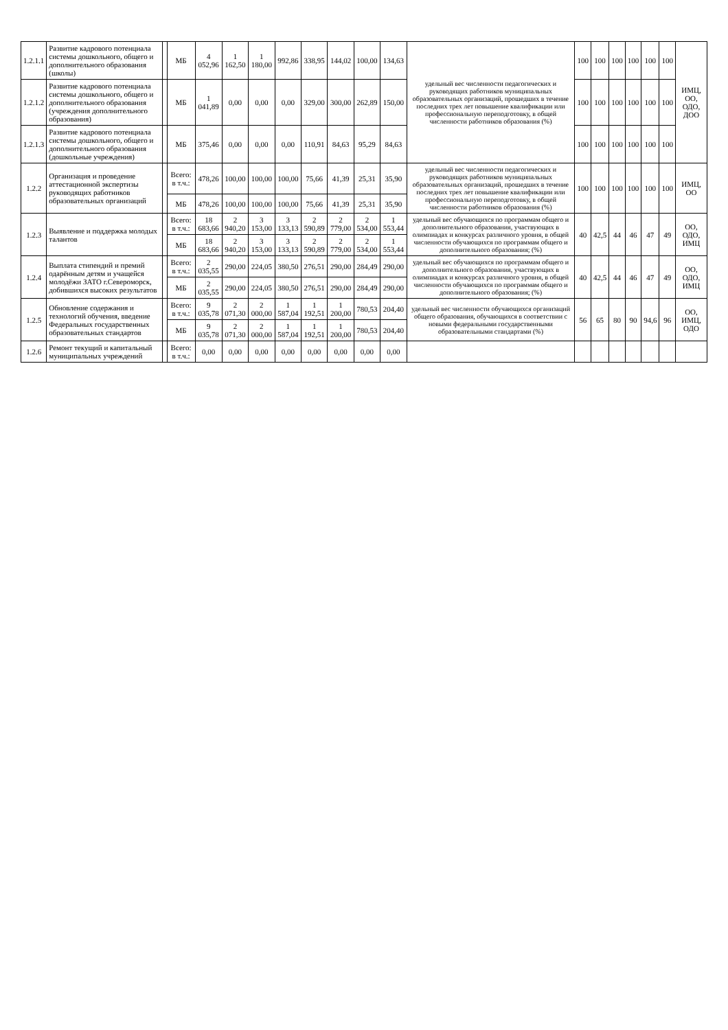| 1.2.1.1 | Развитие кадрового потенциала системы дошкольного, общего и дополнительного образования (школы) | | МБ | 4 052,96 | 1 162,50 | 1 180,00 | 992,86 | 338,95 | 144,02 | 100,00 | 134,63 | удельный вес численности педагогических и руководящих работников муниципальных образовательных организаций, прошедших в течение последних трех лет повышение квалификации или профессиональную переподготовку, в общей численности работников образования (%) | 100 | 100 | 100 | 100 | 100 | 100 | ИМЦ, ОО, ОДО, ДОО |
| 1.2.1.2 | Развитие кадрового потенциала системы дошкольного, общего и дополнительного образования (учреждения дополнительного образования) | | МБ | 1 041,89 | 0,00 | 0,00 | 0,00 | 329,00 | 300,00 | 262,89 | 150,00 | | 100 | 100 | 100 | 100 | 100 | 100 | |
| 1.2.1.3 | Развитие кадрового потенциала системы дошкольного, общего и дополнительного образования (дошкольные учреждения) | | МБ | 375,46 | 0,00 | 0,00 | 0,00 | 110,91 | 84,63 | 95,29 | 84,63 | | 100 | 100 | 100 | 100 | 100 | 100 | |
| 1.2.2 | Организация и проведение аттестационной экспертизы руководящих работников образовательных организаций | | Всего: в т.ч.: | 478,26 | 100,00 | 100,00 | 100,00 | 75,66 | 41,39 | 25,31 | 35,90 | удельный вес численности педагогических и руководящих работников муниципальных образовательных организаций, прошедших в течение последних трех лет повышение квалификации или профессиональную переподготовку, в общей численности работников образования (%) | 100 | 100 | 100 | 100 | 100 | 100 | ИМЦ, ОО |
| | | | МБ | 478,26 | 100,00 | 100,00 | 100,00 | 75,66 | 41,39 | 25,31 | 35,90 | | | | | | | | |
| 1.2.3 | Выявление и поддержка молодых талантов | | Всего: в т.ч.: | 18 683,66 | 2 940,20 | 3 153,00 | 3 133,13 | 2 590,89 | 2 779,00 | 2 534,00 | 1 553,44 | удельный вес обучающихся по программам общего и дополнительного образования, участвующих в олимпиадах и конкурсах различного уровня, в общей численности обучающихся по программам общего и дополнительного образования; (%) | 40 | 42,5 | 44 | 46 | 47 | 49 | ОО, ОДО, ИМЦ |
| | | | МБ | 18 683,66 | 2 940,20 | 3 153,00 | 3 133,13 | 2 590,89 | 2 779,00 | 2 534,00 | 1 553,44 | | | | | | | | |
| 1.2.4 | Выплата стипендий и премий одарённым детям и учащейся молодёжи ЗАТО г.Североморск, добившихся высоких результатов | | Всего: в т.ч.: | 2 035,55 | 290,00 | 224,05 | 380,50 | 276,51 | 290,00 | 284,49 | 290,00 | удельный вес обучающихся по программам общего и дополнительного образования, участвующих в олимпиадах и конкурсах различного уровня, в общей численности обучающихся по программам общего и дополнительного образования; (%) | 40 | 42,5 | 44 | 46 | 47 | 49 | ОО, ОДО, ИМЦ |
| | | | МБ | 2 035,55 | 290,00 | 224,05 | 380,50 | 276,51 | 290,00 | 284,49 | 290,00 | | | | | | | | |
| 1.2.5 | Обновление содержания и технологий обучения, введение Федеральных государственных образовательных стандартов | | Всего: в т.ч.: | 9 035,78 | 2 071,30 | 2 000,00 | 1 587,04 | 1 192,51 | 1 200,00 | 780,53 | 204,40 | удельный вес численности обучающихся организаций общего образования, обучающихся в соответствии с новыми федеральными государственными образовательными стандартами (%) | 56 | 65 | 80 | 90 | 94,6 | 96 | ОО, ИМЦ, ОДО |
| | | | МБ | 9 035,78 | 2 071,30 | 2 000,00 | 1 587,04 | 1 192,51 | 1 200,00 | 780,53 | 204,40 | | | | | | | | |
| 1.2.6 | Ремонт текущий и капитальный муниципальных учреждений | | Всего: в т.ч.: | 0,00 | 0,00 | 0,00 | 0,00 | 0,00 | 0,00 | 0,00 | 0,00 | | | | | | | | |